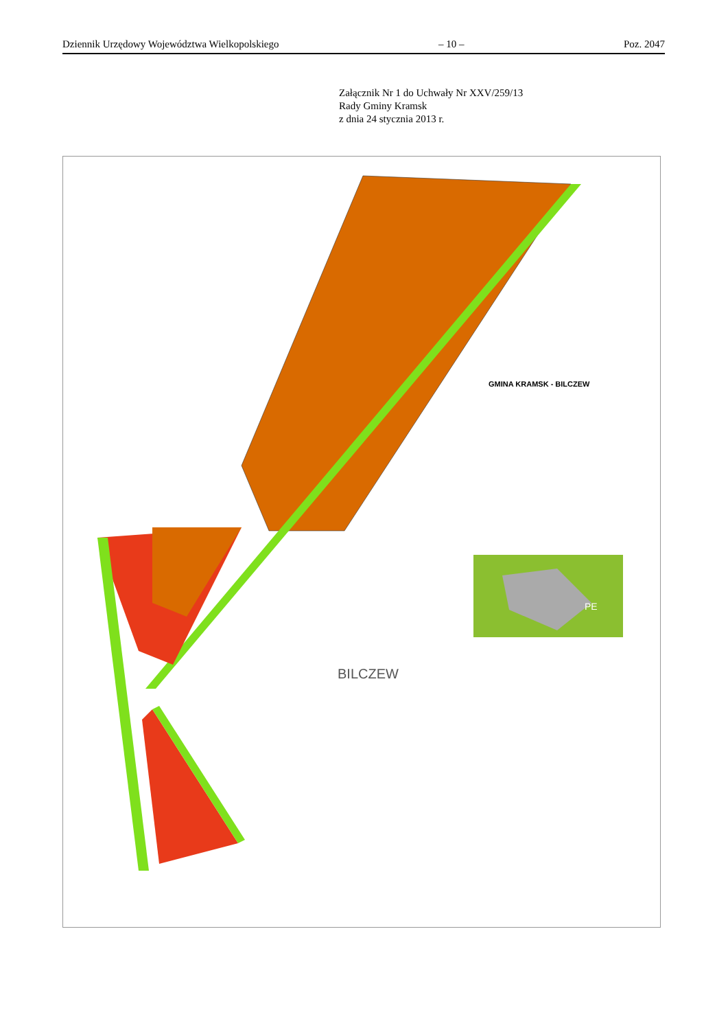Dziennik Urzędowy Województwa Wielkopolskiego – 10 – Poz. 2047
Załącznik Nr 1 do Uchwały Nr XXV/259/13
Rady Gminy Kramsk
z dnia 24 stycznia 2013 r.
PE
BILCZEW
GMINA KRAMSK - BILCZEW